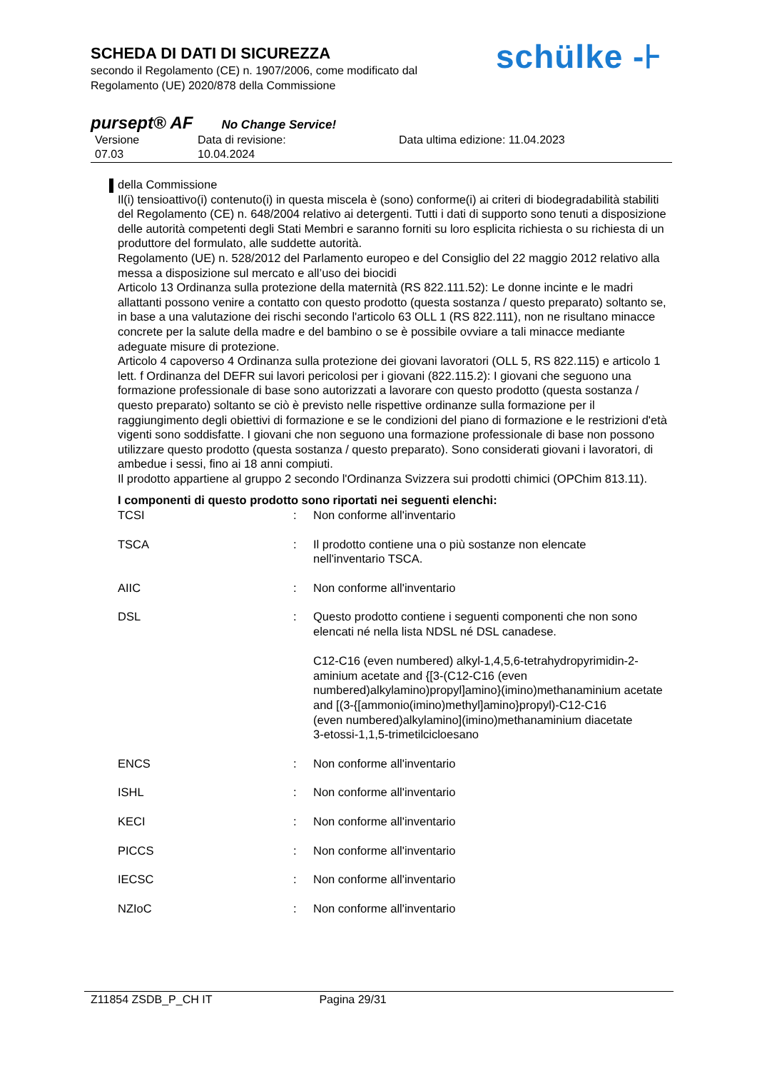SCHEDA DI DATI DI SICUREZZA
secondo il Regolamento (CE) n. 1907/2006, come modificato dal
Regolamento (UE) 2020/878 della Commissione
schülke -⊦
pursept® AF No Change Service!
Versione
07.03
Data di revisione:
10.04.2024
Data ultima edizione: 11.04.2023
della Commissione
Il(i) tensioattivo(i) contenuto(i) in questa miscela è (sono) conforme(i) ai criteri di biodegradabilità stabiliti del Regolamento (CE) n. 648/2004 relativo ai detergenti. Tutti i dati di supporto sono tenuti a disposizione delle autorità competenti degli Stati Membri e saranno forniti su loro esplicita richiesta o su richiesta di un produttore del formulato, alle suddette autorità.
Regolamento (UE) n. 528/2012 del Parlamento europeo e del Consiglio del 22 maggio 2012 relativo alla messa a disposizione sul mercato e all’uso dei biocidi
Articolo 13 Ordinanza sulla protezione della maternità (RS 822.111.52): Le donne incinte e le madri allattanti possono venire a contatto con questo prodotto (questa sostanza / questo preparato) soltanto se, in base a una valutazione dei rischi secondo l'articolo 63 OLL 1 (RS 822.111), non ne risultano minacce concrete per la salute della madre e del bambino o se è possibile ovviare a tali minacce mediante adeguate misure di protezione.
Articolo 4 capoverso 4 Ordinanza sulla protezione dei giovani lavoratori (OLL 5, RS 822.115) e articolo 1 lett. f Ordinanza del DEFR sui lavori pericolosi per i giovani (822.115.2): I giovani che seguono una formazione professionale di base sono autorizzati a lavorare con questo prodotto (questa sostanza / questo preparato) soltanto se ciò è previsto nelle rispettive ordinanze sulla formazione per il raggiungimento degli obiettivi di formazione e se le condizioni del piano di formazione e le restrizioni d'età vigenti sono soddisfatte. I giovani che non seguono una formazione professionale di base non possono utilizzare questo prodotto (questa sostanza / questo preparato). Sono considerati giovani i lavoratori, di ambedue i sessi, fino ai 18 anni compiuti.
Il prodotto appartiene al gruppo 2 secondo l'Ordinanza Svizzera sui prodotti chimici (OPChim 813.11).
I componenti di questo prodotto sono riportati nei seguenti elenchi:
| TCSI | : | Non conforme all'inventario |
| TSCA | : | Il prodotto contiene una o più sostanze non elencate nell'inventario TSCA. |
| AIIC | : | Non conforme all'inventario |
| DSL | : | Questo prodotto contiene i seguenti componenti che non sono elencati né nella lista NDSL né DSL canadese. C12-C16 (even numbered) alkyl-1,4,5,6-tetrahydropyrimidin-2-aminium acetate and {[3-(C12-C16 (even numbered)alkylamino)propyl]amino}(imino)methanaminium acetate and [(3-{[ammonio(imino)methyl]amino}propyl)-C12-C16 (even numbered)alkylamino](imino)methanaminium diacetate 3-etossi-1,1,5-trimetilcicloesano |
| ENCS | : | Non conforme all'inventario |
| ISHL | : | Non conforme all'inventario |
| KECI | : | Non conforme all'inventario |
| PICCS | : | Non conforme all'inventario |
| IECSC | : | Non conforme all'inventario |
| NZIoC | : | Non conforme all'inventario |
Z11854 ZSDB_P_CH IT Pagina 29/31